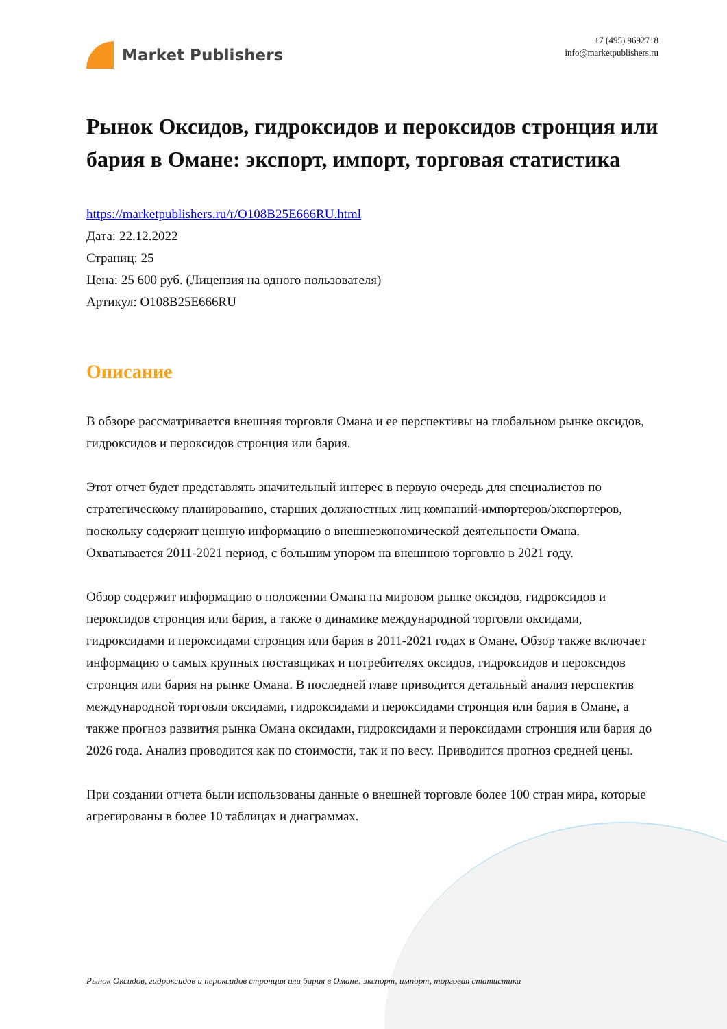Market Publishers
+7 (495) 9692718
info@marketpublishers.ru
Рынок Оксидов, гидроксидов и пероксидов стронция или бария в Омане: экспорт, импорт, торговая статистика
https://marketpublishers.ru/r/O108B25E666RU.html
Дата: 22.12.2022
Страниц: 25
Цена: 25 600 руб. (Лицензия на одного пользователя)
Артикул: O108B25E666RU
Описание
В обзоре рассматривается внешняя торговля Омана и ее перспективы на глобальном рынке оксидов, гидроксидов и пероксидов стронция или бария.
Этот отчет будет представлять значительный интерес в первую очередь для специалистов по стратегическому планированию, старших должностных лиц компаний-импортеров/экспортеров, поскольку содержит ценную информацию о внешнеэкономической деятельности Омана. Охватывается 2011-2021 период, с большим упором на внешнюю торговлю в 2021 году.
Обзор содержит информацию о положении Омана на мировом рынке оксидов, гидроксидов и пероксидов стронция или бария, а также о динамике международной торговли оксидами, гидроксидами и пероксидами стронция или бария в 2011-2021 годах в Омане. Обзор также включает информацию о самых крупных поставщиках и потребителях оксидов, гидроксидов и пероксидов стронция или бария на рынке Омана. В последней главе приводится детальный анализ перспектив международной торговли оксидами, гидроксидами и пероксидами стронция или бария в Омане, а также прогноз развития рынка Омана оксидами, гидроксидами и пероксидами стронция или бария до 2026 года. Анализ проводится как по стоимости, так и по весу. Приводится прогноз средней цены.
При создании отчета были использованы данные о внешней торговле более 100 стран мира, которые агрегированы в более 10 таблицах и диаграммах.
Рынок Оксидов, гидроксидов и пероксидов стронция или бария в Омане: экспорт, импорт, торговая статистика